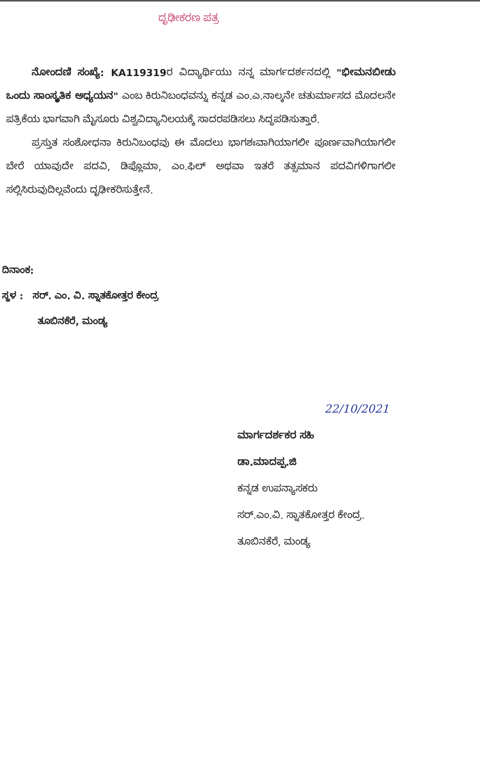ದೃಢೀಕರಣ ಪತ್ರ
ನೋಂದಣಿ ಸಂಖ್ಯೆ: KA119319ರ ವಿದ್ಯಾರ್ಥಿಯು ನನ್ನ ಮಾರ್ಗದರ್ಶನದಲ್ಲಿ "ಭೀಮನಬೀಡು ಒಂದು ಸಾಂಸ್ಕೃತಿಕ ಅಧ್ಯಯನ" ಎಂಬ ಕಿರುನಿಬಂಧವನ್ನು ಕನ್ನಡ ಎಂ.ಎ.ನಾಲ್ಕನೇ ಚತುರ್ಮಾಸದ ಮೊದಲನೇ ಪತ್ರಿಕೆಯ ಭಾಗವಾಗಿ ಮೈಸೂರು ವಿಶ್ವವಿದ್ಯಾನಿಲಯಕ್ಕೆ ಸಾದರಪಡಿಸಲು ಸಿದ್ಧಪಡಿಸುತ್ತಾರೆ.
ಪ್ರಸ್ತುತ ಸಂಶೋಧನಾ ಕಿರುನಿಬಂಧವು ಈ ಮೊದಲು ಭಾಗಶಃವಾಗಿಯಾಗಲೀ ಪೂರ್ಣವಾಗಿಯಾಗಲೀ ಬೇರೆ ಯಾವುದೇ ಪದವಿ, ಡಿಪ್ಲೊಮಾ, ಎಂ.ಫಿಲ್ ಅಥವಾ ಇತರೆ ತತ್ಸಮಾನ ಪದವಿಗಳಿಗಾಗಲೀ ಸಲ್ಲಿಸಿರುವುದಿಲ್ಲವೆಂದು ದೃಢೀಕರಿಸುತ್ತೇನೆ.
ದಿನಾಂಕ:
ಸ್ಥಳ : ಸರ್. ಎಂ. ವಿ. ಸ್ನಾತಕೋತ್ತರ ಕೇಂದ್ರ
ತೂಬಿನಕೆರೆ, ಮಂಡ್ಯ
22/10/2021
ಮಾರ್ಗದರ್ಶಕರ ಸಹಿ
ಡಾ.ಮಾದಪ್ಪ.ಜಿ
ಕನ್ನಡ ಉಪನ್ಯಾಸಕರು
ಸರ್.ಎಂ.ವಿ. ಸ್ನಾತಕೋತ್ತರ ಕೇಂದ್ರ.
ತೂಬಿನಕೆರೆ, ಮಂಡ್ಯ